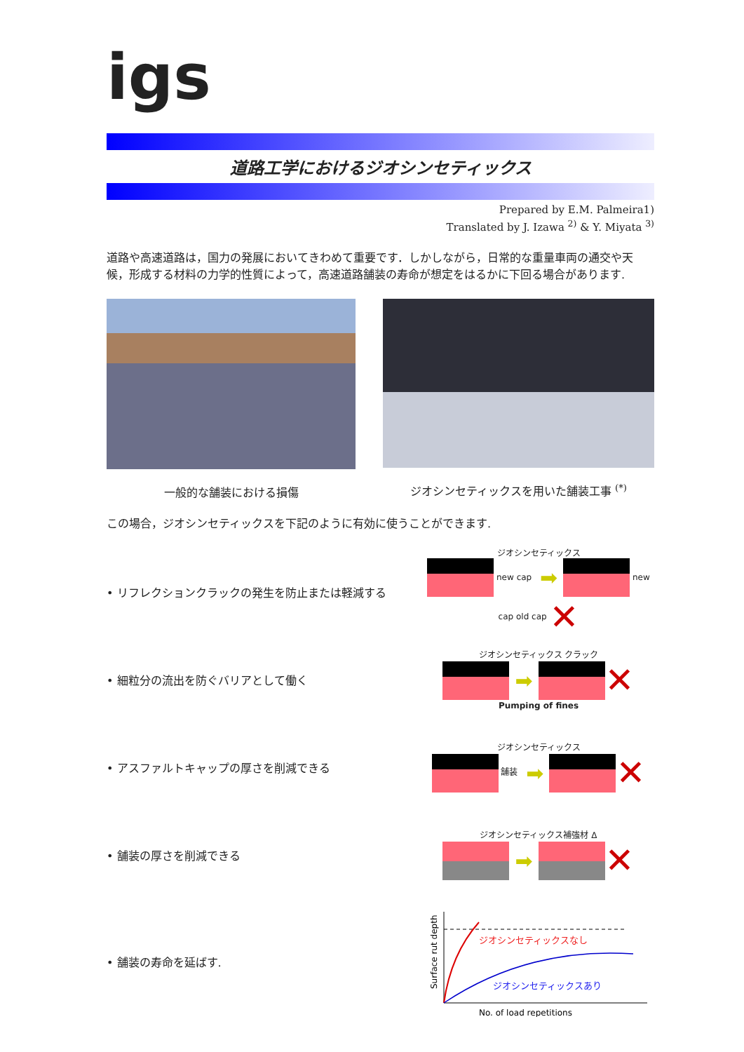igs
道路工学におけるジオシンセティックス
Prepared by E.M. Palmeira1)
Translated by J. Izawa <sup>2)</sup> & Y. Miyata <sup>3)</sup>
道路や高速道路は，国力の発展においてきわめて重要です．しかしながら，日常的な重量車両の通交や天候，形成する材料の力学的性質によって，高速道路舗装の寿命が想定をはるかに下回る場合があります.
一般的な舗装における損傷 ジオシンセティックスを用いた舗装工事 <sup>(*)</sup>
この場合，ジオシンセティックスを下記のように有効に使うことができます.
• リフレクションクラックの発生を防止または軽減する
ジオシンセティックス
new cap ➡ new cap old cap ✕
• 細粒分の流出を防ぐバリアとして働く
ジオシンセティックス クラック
➡ ✕
Pumping of fines
• アスファルトキャップの厚さを削減できる
ジオシンセティックス
舗装 ➡ ✕
• 舗装の厚さを削減できる
ジオシンセティックス補強材 Δ
➡ ✕
• 舗装の寿命を延ばす.
ジオシンセティックスなし
ジオシンセティックスあり
Surface rut depth
No. of load repetitions